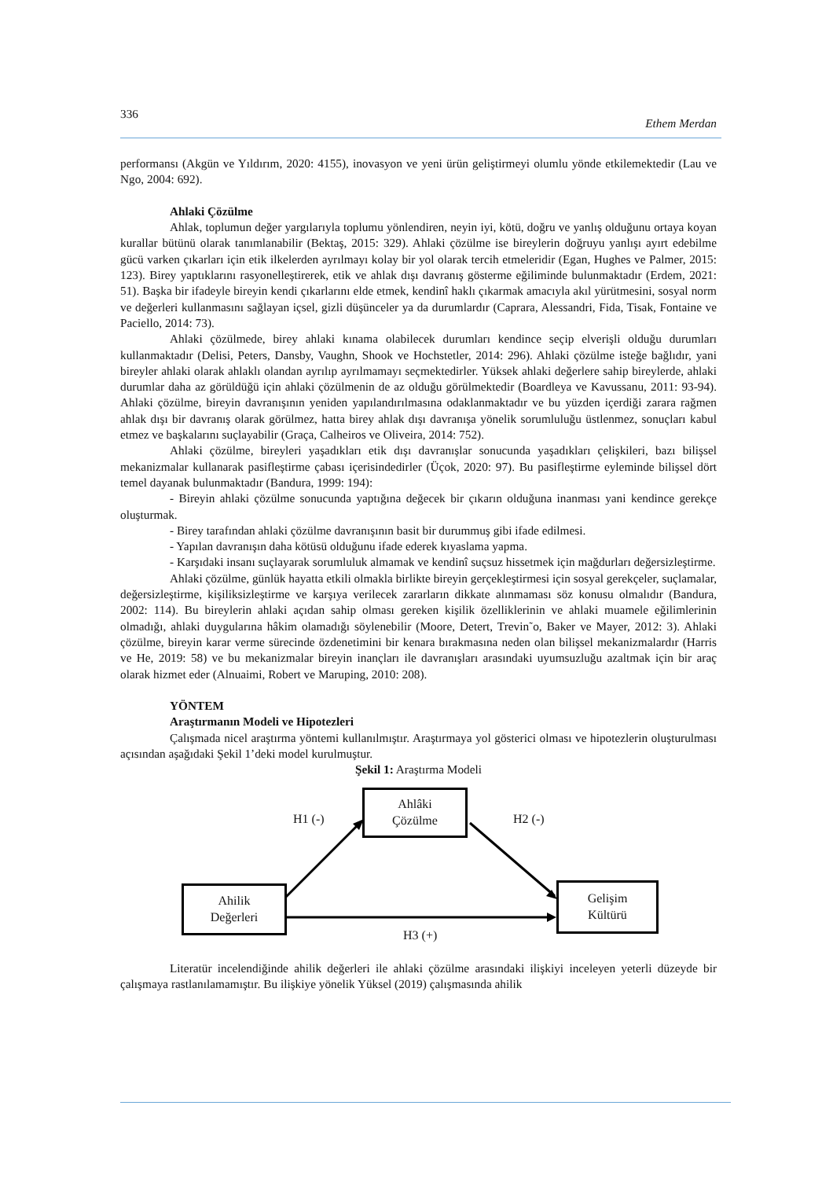336 Ethem Merdan
performansı (Akgün ve Yıldırım, 2020: 4155), inovasyon ve yeni ürün geliştirmeyi olumlu yönde etkilemektedir (Lau ve Ngo, 2004: 692).
Ahlaki Çözülme
Ahlak, toplumun değer yargılarıyla toplumu yönlendiren, neyin iyi, kötü, doğru ve yanlış olduğunu ortaya koyan kurallar bütünü olarak tanımlanabilir (Bektaş, 2015: 329). Ahlaki çözülme ise bireylerin doğruyu yanlışı ayırt edebilme gücü varken çıkarları için etik ilkelerden ayrılmayı kolay bir yol olarak tercih etmeleridir (Egan, Hughes ve Palmer, 2015: 123). Birey yaptıklarını rasyonelleştirerek, etik ve ahlak dışı davranış gösterme eğiliminde bulunmaktadır (Erdem, 2021: 51). Başka bir ifadeyle bireyin kendi çıkarlarını elde etmek, kendinî haklı çıkarmak amacıyla akıl yürütmesini, sosyal norm ve değerleri kullanmasını sağlayan içsel, gizli düşünceler ya da durumlardır (Caprara, Alessandri, Fida, Tisak, Fontaine ve Paciello, 2014: 73).
Ahlaki çözülmede, birey ahlaki kınama olabilecek durumları kendince seçip elverişli olduğu durumları kullanmaktadır (Delisi, Peters, Dansby, Vaughn, Shook ve Hochstetler, 2014: 296). Ahlaki çözülme isteğe bağlıdır, yani bireyler ahlaki olarak ahlaklı olandan ayrılıp ayrılmamayı seçmektedirler. Yüksek ahlaki değerlere sahip bireylerde, ahlaki durumlar daha az görüldüğü için ahlaki çözülmenin de az olduğu görülmektedir (Boardleya ve Kavussanu, 2011: 93-94). Ahlaki çözülme, bireyin davranışının yeniden yapılandırılmasına odaklanmaktadır ve bu yüzden içerdiği zarara rağmen ahlak dışı bir davranış olarak görülmez, hatta birey ahlak dışı davranışa yönelik sorumluluğu üstlenmez, sonuçları kabul etmez ve başkalarını suçlayabilir (Graça, Calheiros ve Oliveira, 2014: 752).
Ahlaki çözülme, bireyleri yaşadıkları etik dışı davranışlar sonucunda yaşadıkları çelişkileri, bazı bilişsel mekanizmalar kullanarak pasifleştirme çabası içerisindedirler (Üçok, 2020: 97). Bu pasifleştirme eyleminde bilişsel dört temel dayanak bulunmaktadır (Bandura, 1999: 194):
- Bireyin ahlaki çözülme sonucunda yaptığına değecek bir çıkarın olduğuna inanması yani kendince gerekçe oluşturmak.
- Birey tarafından ahlaki çözülme davranışının basit bir durummuş gibi ifade edilmesi.
- Yapılan davranışın daha kötüsü olduğunu ifade ederek kıyaslama yapma.
- Karşıdaki insanı suçlayarak sorumluluk almamak ve kendinî suçsuz hissetmek için mağdurları değersizleştirme.
Ahlaki çözülme, günlük hayatta etkili olmakla birlikte bireyin gerçekleştirmesi için sosyal gerekçeler, suçlamalar, değersizleştirme, kişiliksizleştirme ve karşıya verilecek zararların dikkate alınmaması söz konusu olmalıdır (Bandura, 2002: 114). Bu bireylerin ahlaki açıdan sahip olması gereken kişilik özelliklerinin ve ahlaki muamele eğilimlerinin olmadığı, ahlaki duygularına hâkim olamadığı söylenebilir (Moore, Detert, Trevin˜o, Baker ve Mayer, 2012: 3). Ahlaki çözülme, bireyin karar verme sürecinde özdenetimini bir kenara bırakmasına neden olan bilişsel mekanizmalardır (Harris ve He, 2019: 58) ve bu mekanizmalar bireyin inançları ile davranışları arasındaki uyumsuzluğu azaltmak için bir araç olarak hizmet eder (Alnuaimi, Robert ve Maruping, 2010: 208).
YÖNTEM
Araştırmanın Modeli ve Hipotezleri
Çalışmada nicel araştırma yöntemi kullanılmıştır. Araştırmaya yol gösterici olması ve hipotezlerin oluşturulması açısından aşağıdaki Şekil 1’deki model kurulmuştur.
Şekil 1: Araştırma Modeli
Ahlâki
Çözülme
H1 (-) H2 (-)
Ahilik
Değerleri
Gelişim
Kültürü
H3 (+)
Literatür incelendiğinde ahilik değerleri ile ahlaki çözülme arasındaki ilişkiyi inceleyen yeterli düzeyde bir çalışmaya rastlanılamamıştır. Bu ilişkiye yönelik Yüksel (2019) çalışmasında ahilik